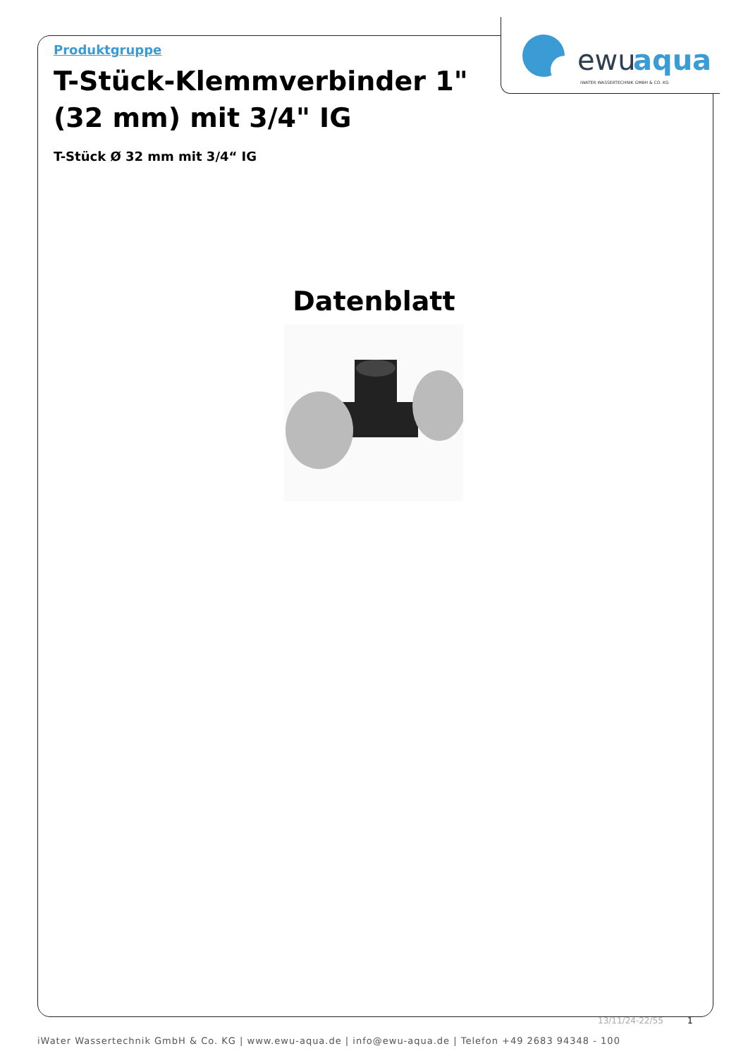ewu
aqua
iWATER WASSERTECHNIK GMBH & CO. KG
Produktgruppe
T-Stück-Klemmverbinder 1" (32 mm) mit 3/4" IG
T-Stück Ø 32 mm mit 3/4“ IG
Datenblatt
13/11/24-22/55 1
iWater Wassertechnik GmbH & Co. KG | www.ewu-aqua.de | info@ewu-aqua.de | Telefon +49 2683 94348 - 100